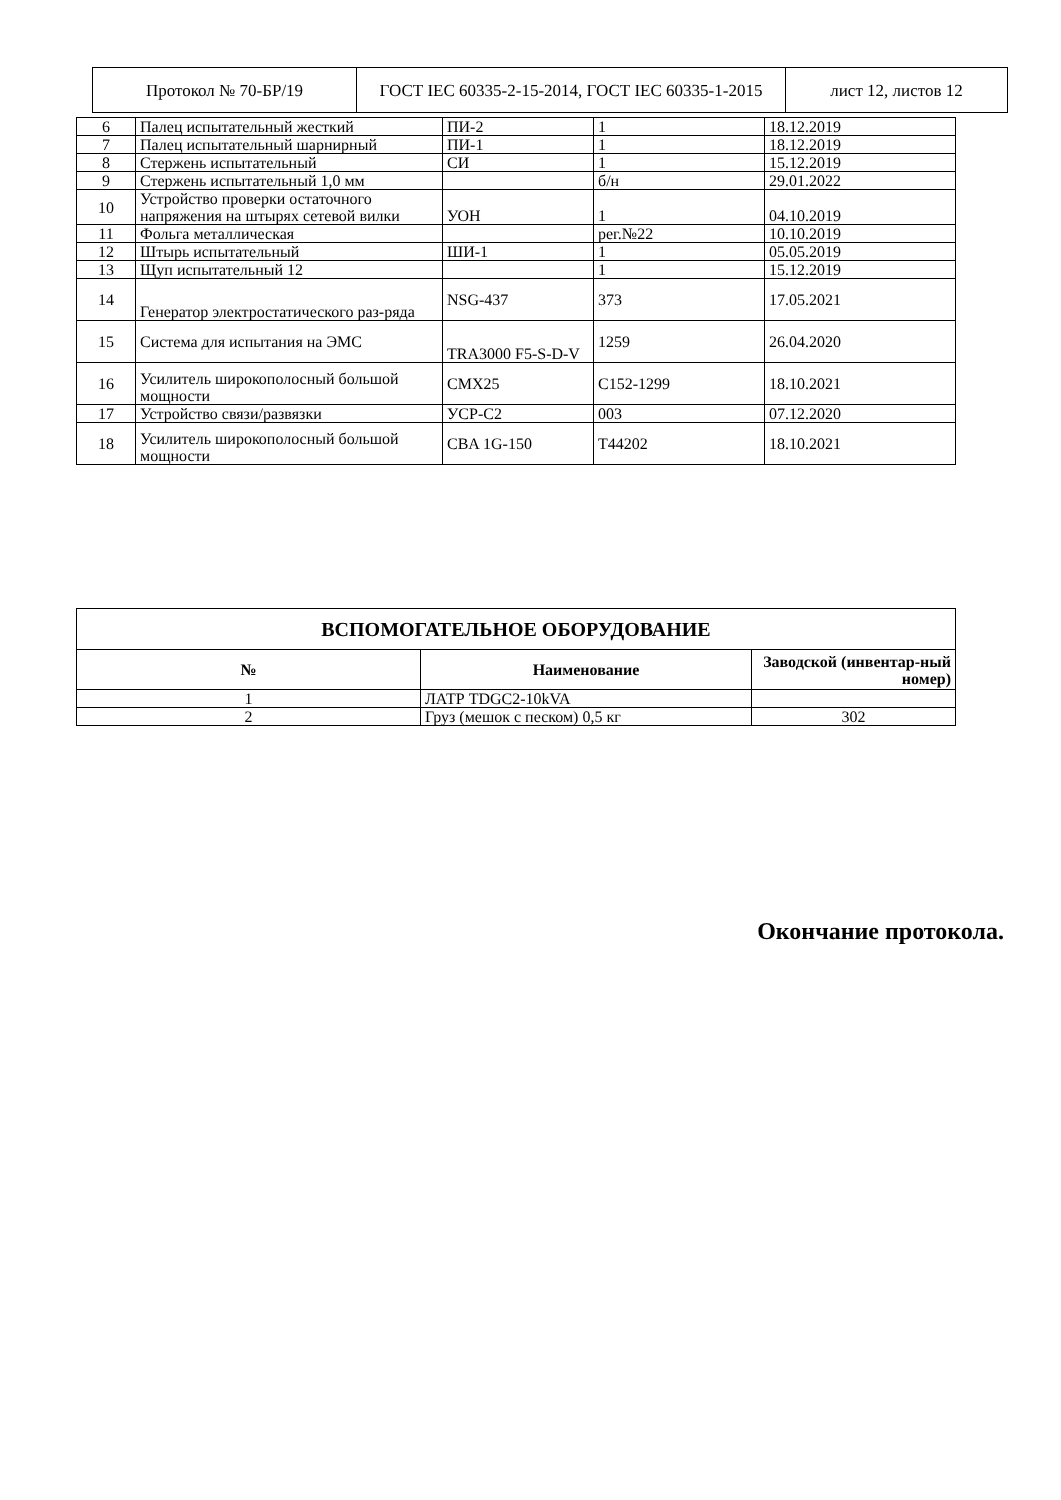| Протокол № 70-БР/19 | ГОСТ IEC 60335-2-15-2014, ГОСТ IEC 60335-1-2015 | лист 12, листов 12 |
| 6 | Палец испытательный жесткий | ПИ-2 | 1 | 18.12.2019 |
| 7 | Палец испытательный шарнирный | ПИ-1 | 1 | 18.12.2019 |
| 8 | Стержень испытательный | СИ | 1 | 15.12.2019 |
| 9 | Стержень испытательный 1,0 мм | | б/н | 29.01.2022 |
| 10 | Устройство проверки остаточного напряжения на штырях сетевой вилки | УОН | 1 | 04.10.2019 |
| 11 | Фольга металлическая | | рег.№22 | 10.10.2019 |
| 12 | Штырь испытательный | ШИ-1 | 1 | 05.05.2019 |
| 13 | Щуп испытательный 12 | | 1 | 15.12.2019 |
| 14 | Генератор электростатического раз-ряда | NSG-437 | 373 | 17.05.2021 |
| 15 | Система для испытания на ЭМС | TRA3000 F5-S-D-V | 1259 | 26.04.2020 |
| 16 | Усилитель широкополосный большой мощности | CMX25 | C152-1299 | 18.10.2021 |
| 17 | Устройство связи/развязки | УСР-С2 | 003 | 07.12.2020 |
| 18 | Усилитель широкополосный большой мощности | CBA 1G-150 | T44202 | 18.10.2021 |
| ВСПОМОГАТЕЛЬНОЕ ОБОРУДОВАНИЕ | | |
| --- | --- | --- |
| № | Наименование | Заводской (инвентар-ный номер) |
| 1 | ЛАТР TDGC2-10kVA | |
| 2 | Груз (мешок с песком) 0,5 кг | 302 |
Окончание протокола.